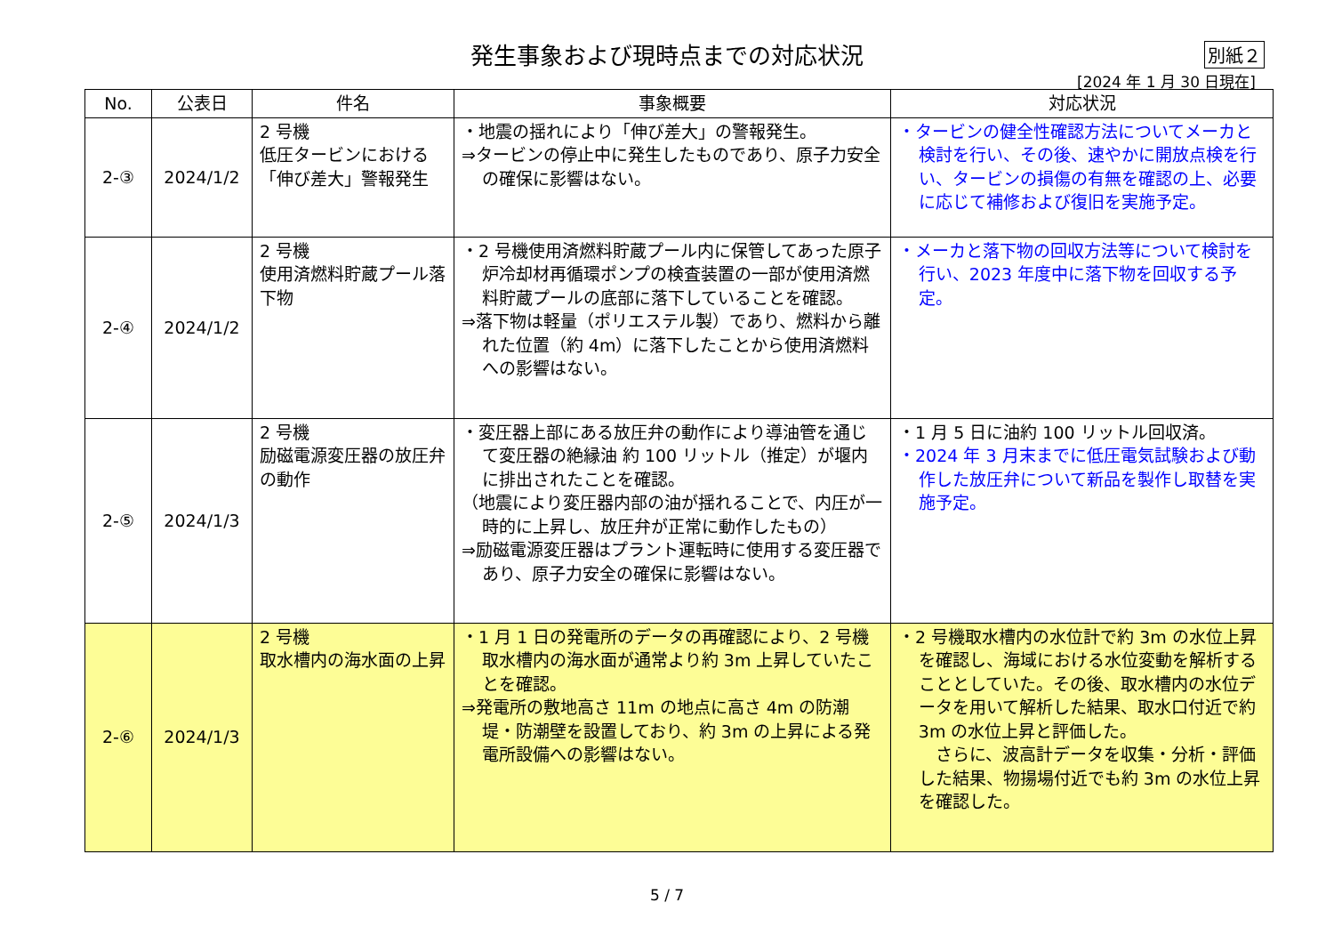発生事象および現時点までの対応状況
別紙２
[2024 年 1 月 30 日現在]
| No. | 公表日 | 件名 | 事象概要 | 対応状況 |
| --- | --- | --- | --- | --- |
| 2-③ | 2024/1/2 | 2 号機 低圧タービンにおける「伸び差大」警報発生 | ・地震の揺れにより「伸び差大」の警報発生。 ⇒タービンの停止中に発生したものであり、原子力安全の確保に影響はない。 | ・タービンの健全性確認方法についてメーカと検討を行い、その後、速やかに開放点検を行い、タービンの損傷の有無を確認の上、必要に応じて補修および復旧を実施予定。 |
| 2-④ | 2024/1/2 | 2 号機 使用済燃料貯蔵プール落下物 | ・2 号機使用済燃料貯蔵プール内に保管してあった原子炉冷却材再循環ポンプの検査装置の一部が使用済燃料貯蔵プールの底部に落下していることを確認。 ⇒落下物は軽量（ポリエステル製）であり、燃料から離れた位置（約 4m）に落下したことから使用済燃料への影響はない。 | ・メーカと落下物の回収方法等について検討を行い、2023 年度中に落下物を回収する予定。 |
| 2-⑤ | 2024/1/3 | 2 号機 励磁電源変圧器の放圧弁の動作 | ・変圧器上部にある放圧弁の動作により導油管を通じて変圧器の絶縁油 約 100 リットル（推定）が堰内に排出されたことを確認。 （地震により変圧器内部の油が揺れることで、内圧が一時的に上昇し、放圧弁が正常に動作したもの） ⇒励磁電源変圧器はプラント運転時に使用する変圧器であり、原子力安全の確保に影響はない。 | ・1 月 5 日に油約 100 リットル回収済。 ・2024 年 3 月末までに低圧電気試験および動作した放圧弁について新品を製作し取替を実施予定。 |
| 2-⑥ | 2024/1/3 | 2 号機 取水槽内の海水面の上昇 | ・1 月 1 日の発電所のデータの再確認により、2 号機取水槽内の海水面が通常より約 3m 上昇していたことを確認。 ⇒発電所の敷地高さ 11m の地点に高さ 4m の防潮堤・防潮壁を設置しており、約 3m の上昇による発電所設備への影響はない。 | ・2 号機取水槽内の水位計で約 3m の水位上昇を確認し、海域における水位変動を解析することとしていた。その後、取水槽内の水位データを用いて解析した結果、取水口付近で約 3m の水位上昇と評価した。 さらに、波高計データを収集・分析・評価した結果、物揚場付近でも約 3m の水位上昇を確認した。 |
5 / 7